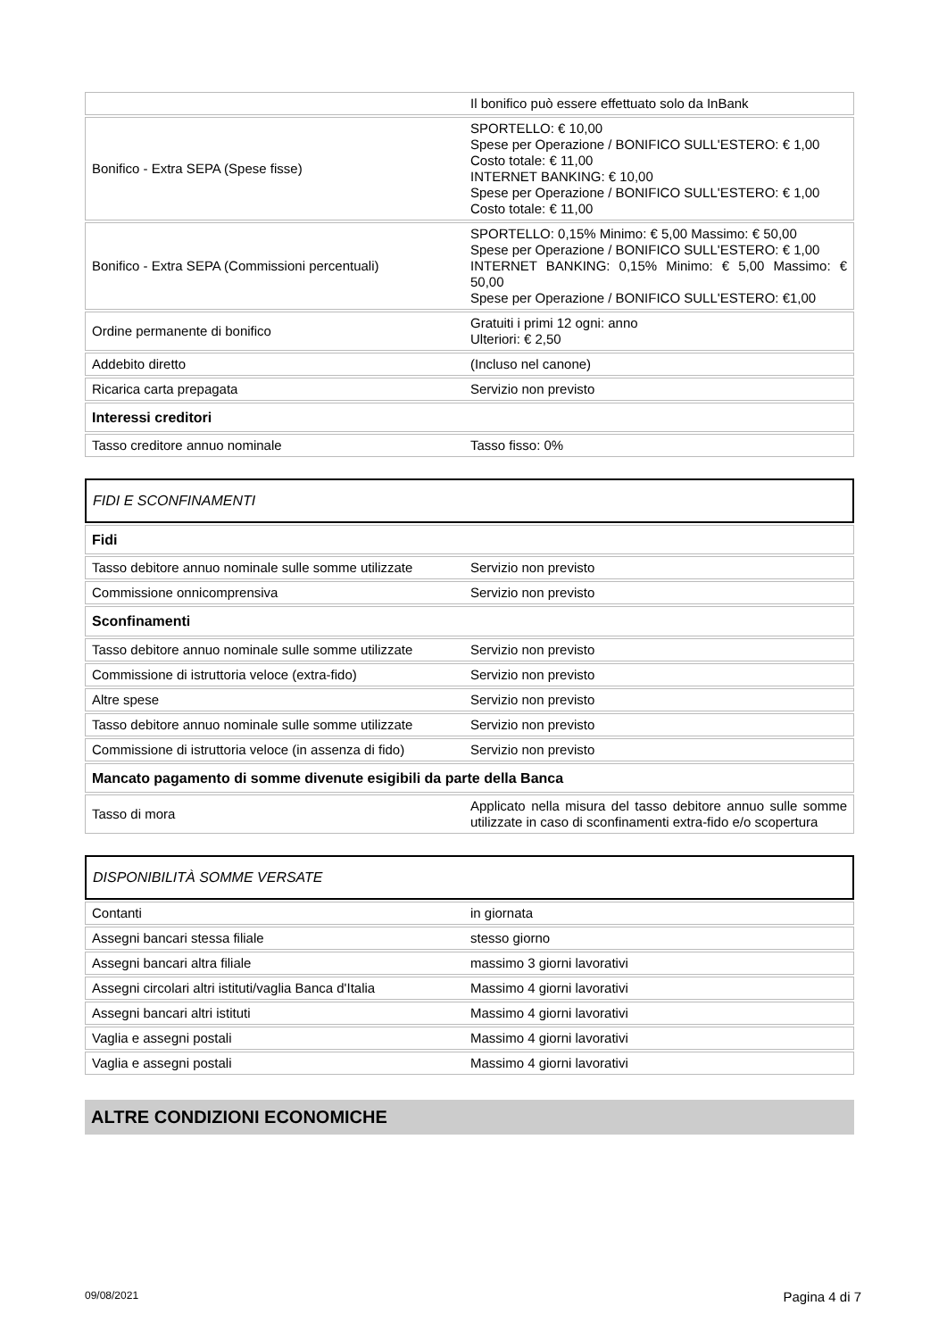| | Il bonifico può essere effettuato solo da InBank |
| Bonifico - Extra SEPA (Spese fisse) | SPORTELLO: € 10,00 Spese per Operazione / BONIFICO SULL'ESTERO: € 1,00 Costo totale: € 11,00 INTERNET BANKING: € 10,00 Spese per Operazione / BONIFICO SULL'ESTERO: € 1,00 Costo totale: € 11,00 |
| Bonifico - Extra SEPA (Commissioni percentuali) | SPORTELLO: 0,15% Minimo: € 5,00 Massimo: € 50,00 Spese per Operazione / BONIFICO SULL'ESTERO: € 1,00 INTERNET BANKING: 0,15% Minimo: € 5,00 Massimo: € 50,00 Spese per Operazione / BONIFICO SULL'ESTERO: €1,00 |
| Ordine permanente di bonifico | Gratuiti i primi 12 ogni: anno Ulteriori: € 2,50 |
| Addebito diretto | (Incluso nel canone) |
| Ricarica carta prepagata | Servizio non previsto |
| Interessi creditori | |
| Tasso creditore annuo nominale | Tasso fisso: 0% |
FIDI E SCONFINAMENTI
| Fidi | |
| Tasso debitore annuo nominale sulle somme utilizzate | Servizio non previsto |
| Commissione onnicomprensiva | Servizio non previsto |
| Sconfinamenti | |
| Tasso debitore annuo nominale sulle somme utilizzate | Servizio non previsto |
| Commissione di istruttoria veloce (extra-fido) | Servizio non previsto |
| Altre spese | Servizio non previsto |
| Tasso debitore annuo nominale sulle somme utilizzate | Servizio non previsto |
| Commissione di istruttoria veloce (in assenza di fido) | Servizio non previsto |
| Mancato pagamento di somme divenute esigibili da parte della Banca | |
| Tasso di mora | Applicato nella misura del tasso debitore annuo sulle somme utilizzate in caso di sconfinamenti extra-fido e/o scopertura |
DISPONIBILITÀ SOMME VERSATE
| Contanti | in giornata |
| Assegni bancari stessa filiale | stesso giorno |
| Assegni bancari altra filiale | massimo 3 giorni lavorativi |
| Assegni circolari altri istituti/vaglia Banca d'Italia | Massimo 4 giorni lavorativi |
| Assegni bancari altri istituti | Massimo 4 giorni lavorativi |
| Vaglia e assegni postali | Massimo 4 giorni lavorativi |
| Vaglia e assegni postali | Massimo 4 giorni lavorativi |
ALTRE CONDIZIONI ECONOMICHE
09/08/2021 Pagina 4 di 7